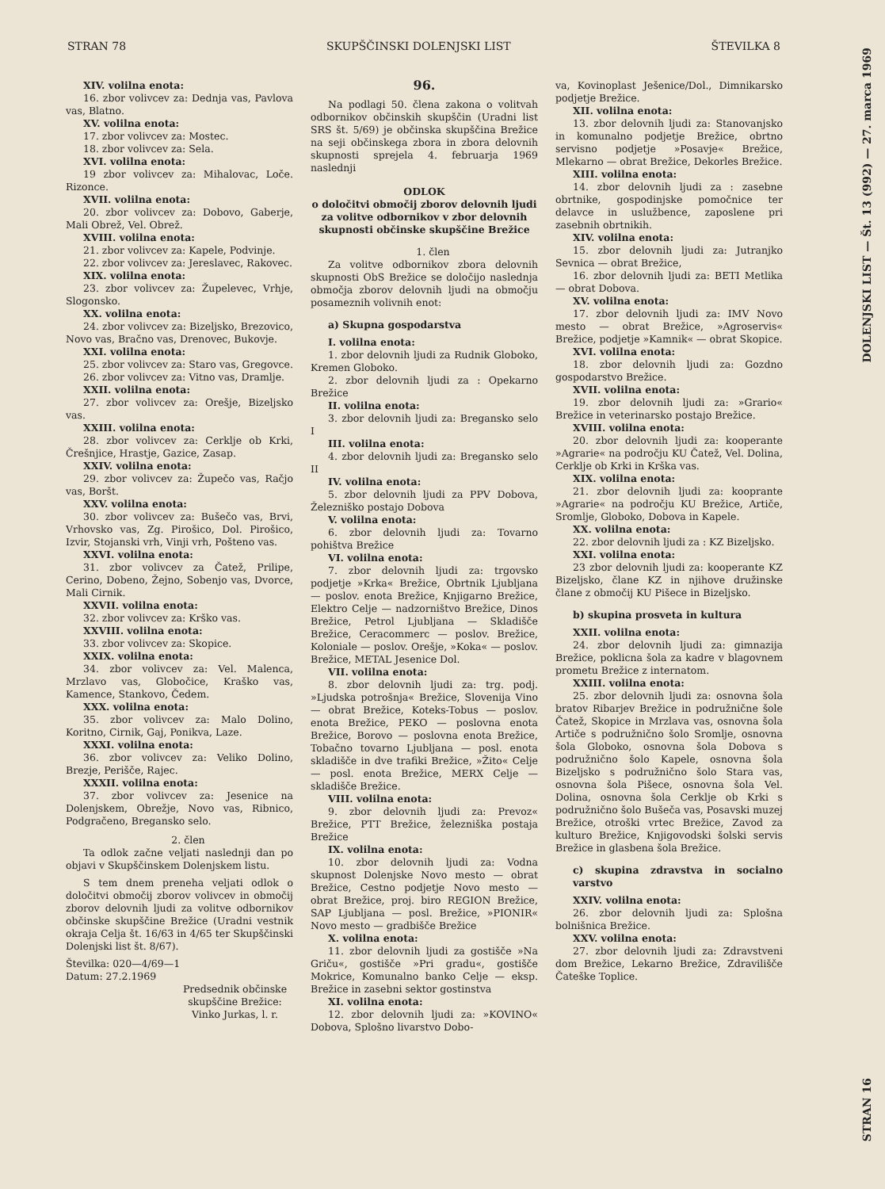STRAN 78 SKUPŠČINSKI DOLENJSKI LIST ŠTEVILKA 8
XIV. volilna enota:
16. zbor volivcev za: Dednja vas, Pavlova vas, Blatno.
XV. volilna enota:
17. zbor volivcev za: Mostec.
18. zbor volivcev za: Sela.
XVI. volilna enota:
19 zbor volivcev za: Mihalovac, Loče. Rizonce.
XVII. volilna enota:
20. zbor volivcev za: Dobovo, Gaberje, Mali Obrež, Vel. Obrež.
XVIII. volilna enota:
21. zbor volivcev za: Kapele, Podvinje.
22. zbor volivcev za: Jereslavec, Rakovec.
XIX. volilna enota:
23. zbor volivcev za: Župelevec, Vrhje, Slogonsko.
XX. volilna enota:
24. zbor volivcev za: Bizeljsko, Brezovico, Novo vas, Bračno vas, Drenovec, Bukovje.
XXI. volilna enota:
25. zbor volivcev za: Staro vas, Gregovce.
26. zbor volivcev za: Vitno vas, Dramlje.
XXII. volilna enota:
27. zbor volivcev za: Orešje, Bizeljsko vas.
XXIII. volilna enota:
28. zbor volivcev za: Cerklje ob Krki, Črešnjice, Hrastje, Gazice, Zasap.
XXIV. volilna enota:
29. zbor volivcev za: Župečo vas, Račjo vas, Boršt.
XXV. volilna enota:
30. zbor volivcev za: Bušečo vas, Brvi, Vrhovsko vas, Zg. Pirošico, Dol. Pirošico, Izvir, Stojanski vrh, Vinji vrh, Pošteno vas.
XXVI. volilna enota:
31. zbor volivcev za Čatež, Prilipe, Cerino, Dobeno, Žejno, Sobenjo vas, Dvorce, Mali Cirnik.
XXVII. volilna enota:
32. zbor volivcev za: Krško vas.
XXVIII. volilna enota:
33. zbor volivcev za: Skopice.
XXIX. volilna enota:
34. zbor volivcev za: Vel. Malenca, Mrzlavo vas, Globočice, Kraško vas, Kamence, Stankovo, Čedem.
XXX. volilna enota:
35. zbor volivcev za: Malo Dolino, Koritno, Cirnik, Gaj, Ponikva, Laze.
XXXI. volilna enota:
36. zbor volivcev za: Veliko Dolino, Brezje, Perišče, Rajec.
XXXII. volilna enota:
37. zbor volivcev za: Jesenice na Dolenjskem, Obrežje, Novo vas, Ribnico, Podgračeno, Bregansko selo.
2. člen
Ta odlok začne veljati naslednji dan po objavi v Skupščinskem Dolenjskem listu.
S tem dnem preneha veljati odlok o določitvi območij zborov volivcev in območij zborov delovnih ljudi za volitve odbornikov občinske skupščine Brežice (Uradni vestnik okraja Celja št. 16/63 in 4/65 ter Skupščinski Dolenjski list št. 8/67).
Številka: 020—4/69—1
Datum: 27.2.1969
Predsednik občinske skupščine Brežice: Vinko Jurkas, l. r.
96.
Na podlagi 50. člena zakona o volitvah odbornikov občinskih skupščin (Uradni list SRS št. 5/69) je občinska skupščina Brežice na seji občinskega zbora in zbora delovnih skupnosti sprejela 4. februarja 1969 naslednji
ODLOK
o določitvi območij zborov delovnih ljudi za volitve odbornikov v zbor delovnih skupnosti občinske skupščine Brežice
1. člen
Za volitve odbornikov zbora delovnih skupnosti ObS Brežice se določijo naslednja območja zborov delovnih ljudi na območju posameznih volivnih enot:
a) Skupna gospodarstva
I. volilna enota:
1. zbor delovnih ljudi za Rudnik Globoko, Kremen Globoko.
2. zbor delovnih ljudi za : Opekarno Brežice
II. volilna enota:
3. zbor delovnih ljudi za: Bregansko selo I
III. volilna enota:
4. zbor delovnih ljudi za: Bregansko selo II
IV. volilna enota:
5. zbor delovnih ljudi za PPV Dobova, Železniško postajo Dobova
V. volilna enota:
6. zbor delovnih ljudi za: Tovarno pohištva Brežice
VI. volilna enota:
7. zbor delovnih ljudi za: trgovsko podjetje »Krka« Brežice, Obrtnik Ljubljana — poslov. enota Brežice, Knjigarno Brežice, Elektro Celje — nadzorništvo Brežice, Dinos Brežice, Petrol Ljubljana — Skladišče Brežice, Ceracommerc — poslov. Brežice, Koloniale — poslov. Orešje, »Koka« — poslov. Brežice, METAL Jesenice Dol.
VII. volilna enota:
8. zbor delovnih ljudi za: trg. podj. »Ljudska potrošnja« Brežice, Slovenija Vino — obrat Brežice, Koteks-Tobus — poslov. enota Brežice, PEKO — poslovna enota Brežice, Borovo — poslovna enota Brežice, Tobačno tovarno Ljubljana — posl. enota skladišče in dve trafiki Brežice, »Žito« Celje — posl. enota Brežice, MERX Celje — skladišče Brežice.
VIII. volilna enota:
9. zbor delovnih ljudi za: Prevoz« Brežice, PTT Brežice, železniška postaja Brežice
IX. volilna enota:
10. zbor delovnih ljudi za: Vodna skupnost Dolenjske Novo mesto — obrat Brežice, Cestno podjetje Novo mesto — obrat Brežice, proj. biro REGION Brežice, SAP Ljubljana — posl. Brežice, »PIONIR« Novo mesto — gradbišče Brežice
X. volilna enota:
11. zbor delovnih ljudi za gostišče »Na Griču«, gostišče »Pri gradu«, gostišče Mokrice, Komunalno banko Celje — eksp. Brežice in zasebni sektor gostinstva
XI. volilna enota:
12. zbor delovnih ljudi za: »KOVINO« Dobova, Splošno livarstvo Dobo-
va, Kovinoplast Ješenice/Dol., Dimnikarsko podjetje Brežice.
XII. volilna enota:
13. zbor delovnih ljudi za: Stanovanjsko in komunalno podjetje Brežice, obrtno servisno podjetje »Posavje« Brežice, Mlekarno — obrat Brežice, Dekorles Brežice.
XIII. volilna enota:
14. zbor delovnih ljudi za : zasebne obrtnike, gospodinjske pomočnice ter delavce in uslužbence, zaposlene pri zasebnih obrtnikih.
XIV. volilna enota:
15. zbor delovnih ljudi za: Jutranjko Sevnica — obrat Brežice,
16. zbor delovnih ljudi za: BETI Metlika — obrat Dobova.
XV. volilna enota:
17. zbor delovnih ljudi za: IMV Novo mesto — obrat Brežice, »Agroservis« Brežice, podjetje »Kamnik« — obrat Skopice.
XVI. volilna enota:
18. zbor delovnih ljudi za: Gozdno gospodarstvo Brežice.
XVII. volilna enota:
19. zbor delovnih ljudi za: »Grario« Brežice in veterinarsko postajo Brežice.
XVIII. volilna enota:
20. zbor delovnih ljudi za: kooperante »Agrarie« na področju KU Čatež, Vel. Dolina, Cerklje ob Krki in Krška vas.
XIX. volilna enota:
21. zbor delovnih ljudi za: kooprante »Agrarie« na področju KU Brežice, Artiče, Sromlje, Globoko, Dobova in Kapele.
XX. volilna enota:
22. zbor delovnih ljudi za : KZ Bizeljsko.
XXI. volilna enota:
23 zbor delovnih ljudi za: kooperante KZ Bizeljsko, člane KZ in njihove družinske člane z območij KU Pišece in Bizeljsko.
b) skupina prosveta in kultura
XXII. volilna enota:
24. zbor delovnih ljudi za: gimnazija Brežice, poklicna šola za kadre v blagovnem prometu Brežice z internatom.
XXIII. volilna enota:
25. zbor delovnih ljudi za: osnovna šola bratov Ribarjev Brežice in podružnične šole Čatež, Skopice in Mrzlava vas, osnovna šola Artiče s podružnično šolo Sromlje, osnovna šola Globoko, osnovna šola Dobova s podružnično šolo Kapele, osnovna šola Bizeljsko s podružnično šolo Stara vas, osnovna šola Pišece, osnovna šola Vel. Dolina, osnovna šola Cerklje ob Krki s podružnično šolo Bušeča vas, Posavski muzej Brežice, otroški vrtec Brežice, Zavod za kulturo Brežice, Knjigovodski šolski servis Brežice in glasbena šola Brežice.
c) skupina zdravstva in socialno varstvo
XXIV. volilna enota:
26. zbor delovnih ljudi za: Splošna bolnišnica Brežice.
XXV. volilna enota:
27. zbor delovnih ljudi za: Zdravstveni dom Brežice, Lekarno Brežice, Zdravilišče Čateške Toplice.
DOLENJSKI LIST — Št. 13 (992) — 27. marca 1969
STRAN 16